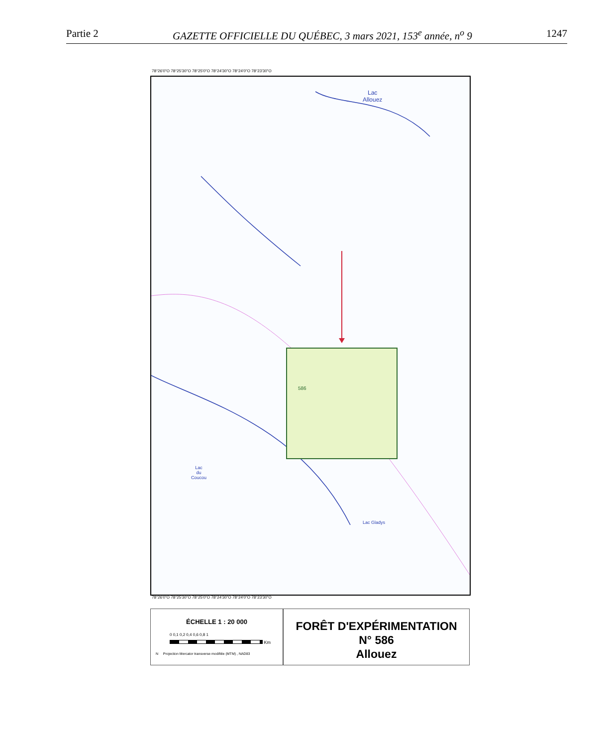Partie 2 GAZETTE OFFICIELLE DU QUÉBEC, 3 mars 2021, 153<sup>e</sup> année, n<sup>o</sup> 9 1247
78°26'0"O 78°25'30"O 78°25'0"O 78°24'30"O 78°24'0"O 78°23'30"O
Lac
Allouez
586
Lac
du
Coucou
Lac Gladys
78°26'0"O 78°25'30"O 78°25'0"O 78°24'30"O 78°24'0"O 78°23'30"O
ÉCHELLE 1 : 20 000
0 0,1 0,2 0,4 0,6 0,8 1
Km
N Projection Mercator transverse modifiée (MTM) , NAD83
FORÊT D'EXPÉRIMENTATION
N° 586
Allouez